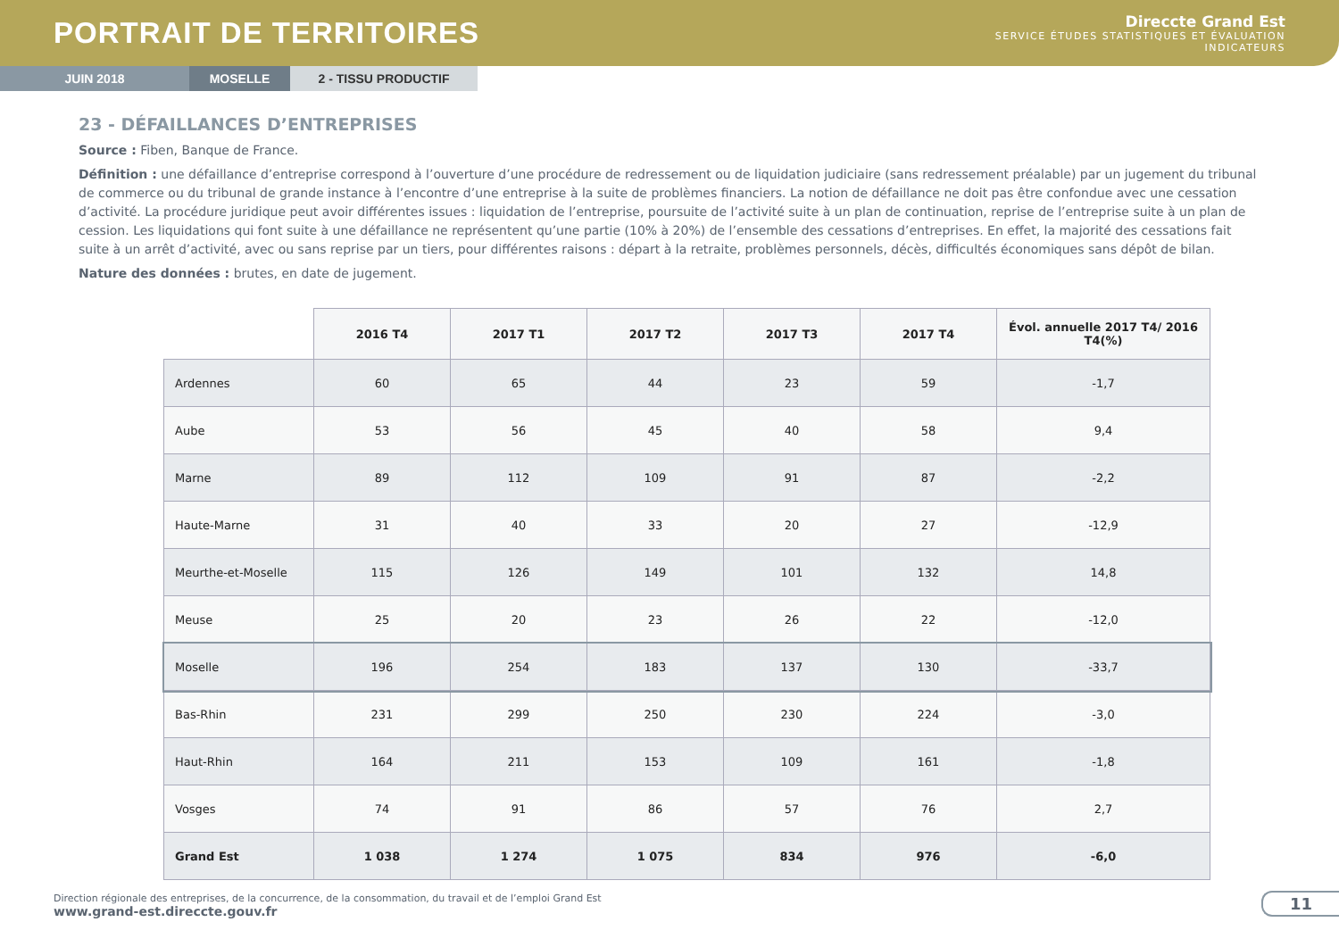PORTRAIT DE TERRITOIRES
Direccte Grand Est
SERVICE ÉTUDES STATISTIQUES ET ÉVALUATION
INDICATEURS
JUIN 2018 MOSELLE 2 - TISSU PRODUCTIF
23 - DÉFAILLANCES D’ENTREPRISES
Source : Fiben, Banque de France.
Définition : une défaillance d’entreprise correspond à l’ouverture d’une procédure de redressement ou de liquidation judiciaire (sans redressement préalable) par un jugement du tribunal de commerce ou du tribunal de grande instance à l’encontre d’une entreprise à la suite de problèmes financiers. La notion de défaillance ne doit pas être confondue avec une cessation d’activité. La procédure juridique peut avoir différentes issues : liquidation de l’entreprise, poursuite de l’activité suite à un plan de continuation, reprise de l’entreprise suite à un plan de cession. Les liquidations qui font suite à une défaillance ne représentent qu’une partie (10% à 20%) de l’ensemble des cessations d’entreprises. En effet, la majorité des cessations fait suite à un arrêt d’activité, avec ou sans reprise par un tiers, pour différentes raisons : départ à la retraite, problèmes personnels, décès, difficultés économiques sans dépôt de bilan.
Nature des données : brutes, en date de jugement.
| | 2016 T4 | 2017 T1 | 2017 T2 | 2017 T3 | 2017 T4 | Évol. annuelle 2017 T4/ 2016 T4(%) |
| --- | --- | --- | --- | --- | --- | --- |
| Ardennes | 60 | 65 | 44 | 23 | 59 | -1,7 |
| Aube | 53 | 56 | 45 | 40 | 58 | 9,4 |
| Marne | 89 | 112 | 109 | 91 | 87 | -2,2 |
| Haute-Marne | 31 | 40 | 33 | 20 | 27 | -12,9 |
| Meurthe-et-Moselle | 115 | 126 | 149 | 101 | 132 | 14,8 |
| Meuse | 25 | 20 | 23 | 26 | 22 | -12,0 |
| Moselle | 196 | 254 | 183 | 137 | 130 | -33,7 |
| Bas-Rhin | 231 | 299 | 250 | 230 | 224 | -3,0 |
| Haut-Rhin | 164 | 211 | 153 | 109 | 161 | -1,8 |
| Vosges | 74 | 91 | 86 | 57 | 76 | 2,7 |
| Grand Est | 1 038 | 1 274 | 1 075 | 834 | 976 | -6,0 |
Direction régionale des entreprises, de la concurrence, de la consommation, du travail et de l’emploi Grand Est
www.grand-est.direccte.gouv.fr
11